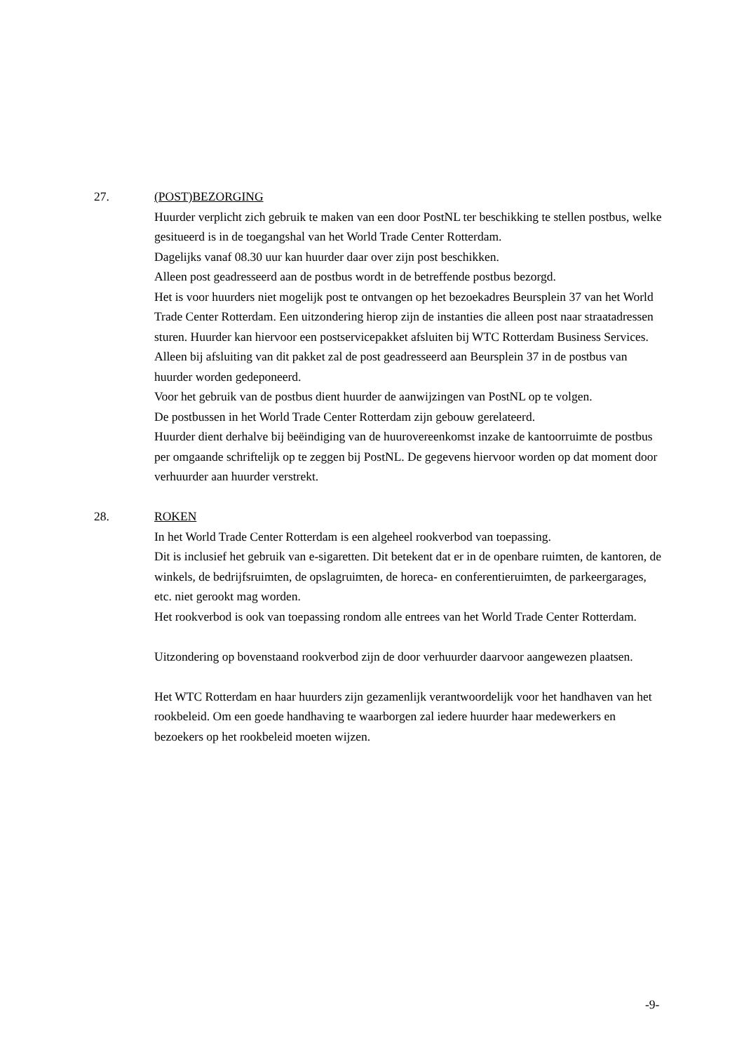27. (POST)BEZORGING
Huurder verplicht zich gebruik te maken van een door PostNL ter beschikking te stellen postbus, welke gesitueerd is in de toegangshal van het World Trade Center Rotterdam.
Dagelijks vanaf 08.30 uur kan huurder daar over zijn post beschikken.
Alleen post geadresseerd aan de postbus wordt in de betreffende postbus bezorgd.
Het is voor huurders niet mogelijk post te ontvangen op het bezoekadres Beursplein 37 van het World Trade Center Rotterdam. Een uitzondering hierop zijn de instanties die alleen post naar straatadressen sturen. Huurder kan hiervoor een postservicepakket afsluiten bij WTC Rotterdam Business Services. Alleen bij afsluiting van dit pakket zal de post geadresseerd aan Beursplein 37 in de postbus van huurder worden gedeponeerd.
Voor het gebruik van de postbus dient huurder de aanwijzingen van PostNL op te volgen.
De postbussen in het World Trade Center Rotterdam zijn gebouw gerelateerd.
Huurder dient derhalve bij beëindiging van de huurovereenkomst inzake de kantoorruimte de postbus per omgaande schriftelijk op te zeggen bij PostNL. De gegevens hiervoor worden op dat moment door verhuurder aan huurder verstrekt.
28. ROKEN
In het World Trade Center Rotterdam is een algeheel rookverbod van toepassing.
Dit is inclusief het gebruik van e-sigaretten. Dit betekent dat er in de openbare ruimten, de kantoren, de winkels, de bedrijfsruimten, de opslagruimten, de horeca- en conferentieruimten, de parkeergarages, etc. niet gerookt mag worden.
Het rookverbod is ook van toepassing rondom alle entrees van het World Trade Center Rotterdam.
Uitzondering op bovenstaand rookverbod zijn de door verhuurder daarvoor aangewezen plaatsen.
Het WTC Rotterdam en haar huurders zijn gezamenlijk verantwoordelijk voor het handhaven van het rookbeleid. Om een goede handhaving te waarborgen zal iedere huurder haar medewerkers en bezoekers op het rookbeleid moeten wijzen.
-9-